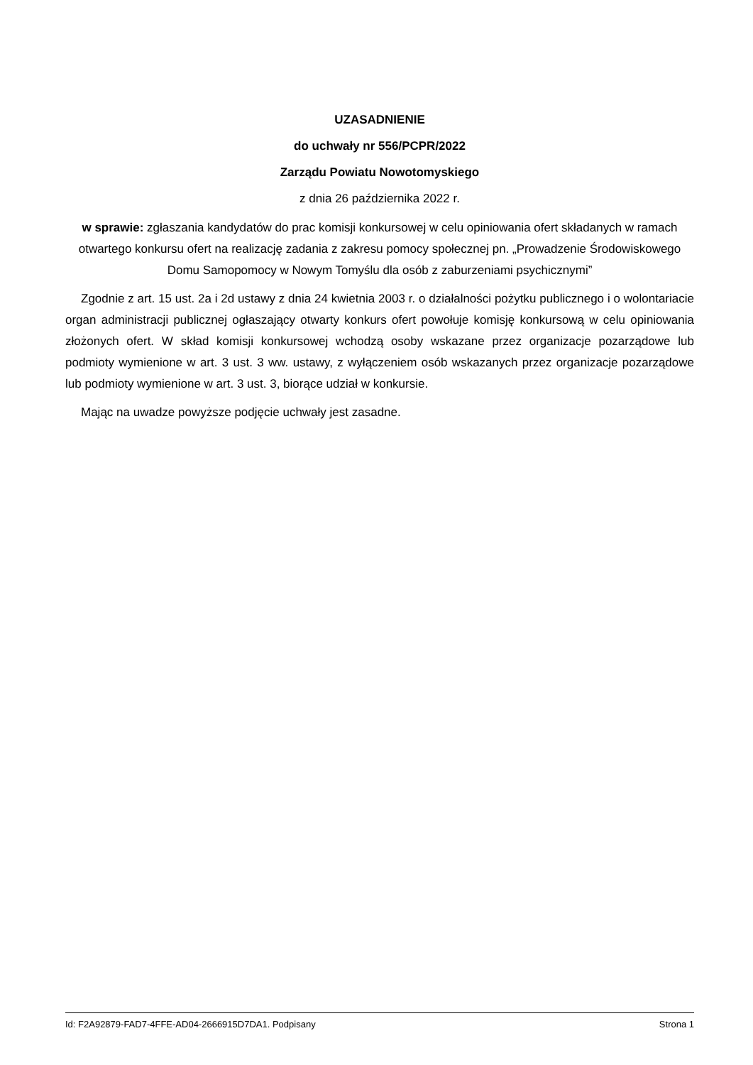UZASADNIENIE
do uchwały nr 556/PCPR/2022
Zarządu Powiatu Nowotomyskiego
z dnia 26 października 2022 r.
w sprawie: zgłaszania kandydatów do prac komisji konkursowej w celu opiniowania ofert składanych w ramach otwartego konkursu ofert na realizację zadania z zakresu pomocy społecznej pn. „Prowadzenie Środowiskowego Domu Samopomocy w Nowym Tomyślu dla osób z zaburzeniami psychicznymi”
Zgodnie z art. 15 ust. 2a i 2d ustawy z dnia 24 kwietnia 2003 r. o działalności pożytku publicznego i o wolontariacie organ administracji publicznej ogłaszający otwarty konkurs ofert powołuje komisję konkursową w celu opiniowania złożonych ofert. W skład komisji konkursowej wchodzą osoby wskazane przez organizacje pozarządowe lub podmioty wymienione w art. 3 ust. 3 ww. ustawy, z wyłączeniem osób wskazanych przez organizacje pozarządowe lub podmioty wymienione w art. 3 ust. 3, biorące udział w konkursie.
Mając na uwadze powyższe podjęcie uchwały jest zasadne.
Id: F2A92879-FAD7-4FFE-AD04-2666915D7DA1. Podpisany Strona 1